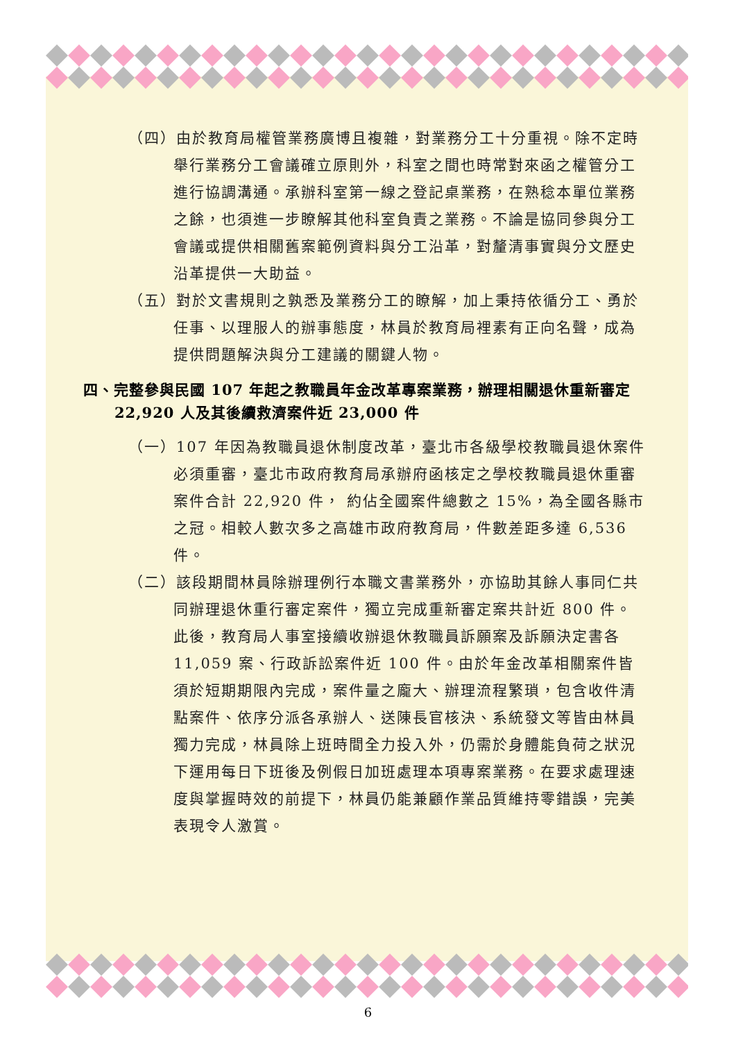（四）由於教育局權管業務廣博且複雜，對業務分工十分重視。除不定時舉行業務分工會議確立原則外，科室之間也時常對來函之權管分工進行協調溝通。承辦科室第一線之登記桌業務，在熟稔本單位業務之餘，也須進一步瞭解其他科室負責之業務。不論是協同參與分工會議或提供相關舊案範例資料與分工沿革，對釐清事實與分文歷史沿革提供一大助益。
（五）對於文書規則之孰悉及業務分工的瞭解，加上秉持依循分工、勇於任事、以理服人的辦事態度，林員於教育局裡素有正向名聲，成為提供問題解決與分工建議的關鍵人物。
四、完整參與民國 107 年起之教職員年金改革專案業務，辦理相關退休重新審定 22,920 人及其後續救濟案件近 23,000 件
（一）107 年因為教職員退休制度改革，臺北市各級學校教職員退休案件必須重審，臺北市政府教育局承辦府函核定之學校教職員退休重審案件合計 22,920 件， 約佔全國案件總數之 15%，為全國各縣市之冠。相較人數次多之高雄市政府教育局，件數差距多達 6,536 件。
（二）該段期間林員除辦理例行本職文書業務外，亦協助其餘人事同仁共同辦理退休重行審定案件，獨立完成重新審定案共計近 800 件。此後，教育局人事室接續收辦退休教職員訴願案及訴願決定書各 11,059 案、行政訴訟案件近 100 件。由於年金改革相關案件皆須於短期期限內完成，案件量之龐大、辦理流程繁瑣，包含收件清點案件、依序分派各承辦人、送陳長官核決、系統發文等皆由林員獨力完成，林員除上班時間全力投入外，仍需於身體能負荷之狀況下運用每日下班後及例假日加班處理本項專案業務。在要求處理速度與掌握時效的前提下，林員仍能兼顧作業品質維持零錯誤，完美表現令人激賞。
6